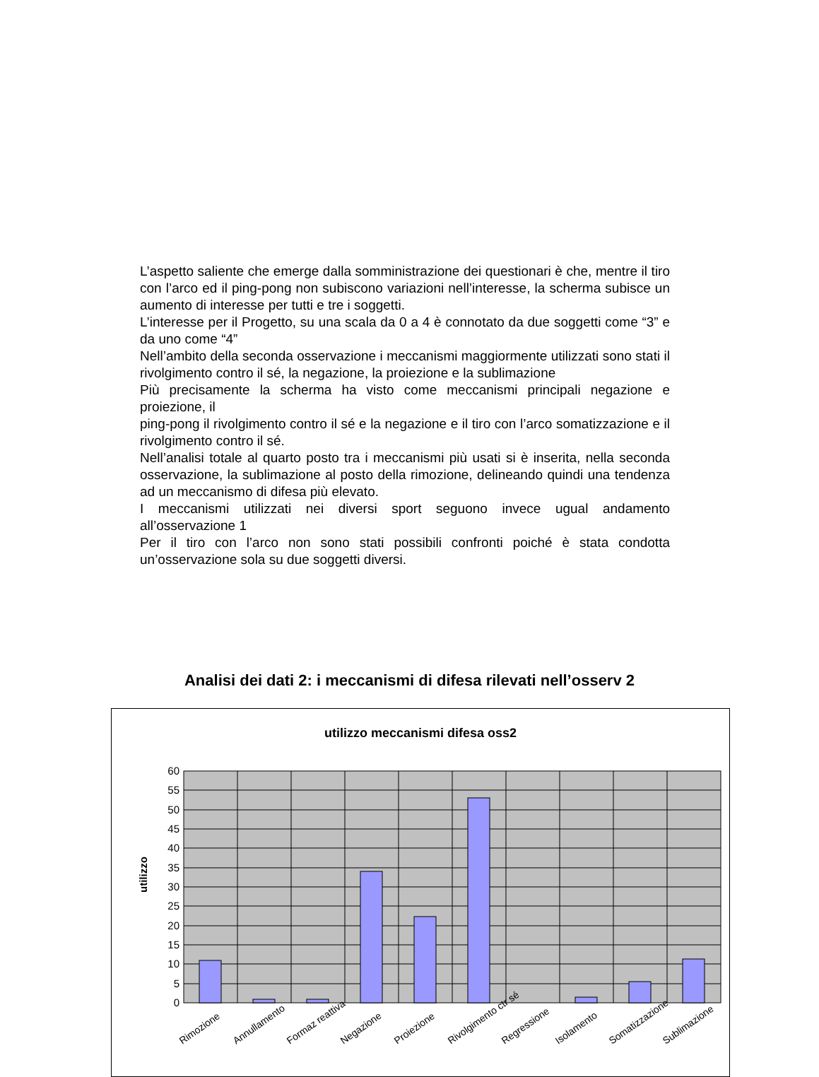L’aspetto saliente che emerge dalla somministrazione dei questionari è che, mentre il tiro con l’arco ed il ping-pong non subiscono variazioni nell’interesse, la scherma subisce un aumento di interesse per tutti e tre i soggetti.
L’interesse per il Progetto, su una scala da 0 a 4 è connotato da due soggetti come “3” e da uno come “4”
Nell’ambito della seconda osservazione i meccanismi maggiormente utilizzati sono stati il rivolgimento contro il sé, la negazione, la proiezione e la sublimazione
Più precisamente la scherma ha visto come meccanismi principali negazione e proiezione, il
ping-pong il rivolgimento contro il sé e la negazione e il tiro con l’arco somatizzazione e il rivolgimento contro il sé.
Nell’analisi totale al quarto posto tra i meccanismi più usati si è inserita, nella seconda osservazione, la sublimazione al posto della rimozione, delineando quindi una tendenza ad un meccanismo di difesa più elevato.
I meccanismi utilizzati nei diversi sport seguono invece ugual andamento all’osservazione 1
Per il tiro con l’arco non sono stati possibili confronti poiché è stata condotta un’osservazione sola su due soggetti diversi.
Analisi dei dati 2: i meccanismi di difesa rilevati nell’osserv 2
utilizzo meccanismi difesa oss2
60
55
50
45
40
35
30
25
20
15
10
5
0
utilizzo
Rimozione
Annullamento
Formaz reattiva
Negazione
Proiezione
Rivolgimento ctr sé
Regressione
Isolamento
Somatizzazione
Sublimazione